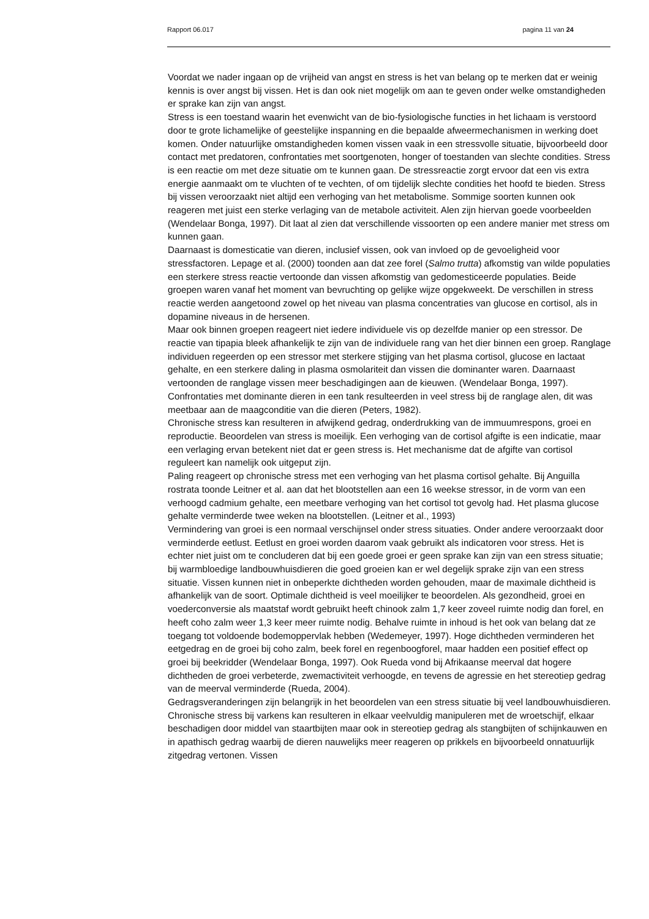Rapport 06.017 pagina 11 van 24
Voordat we nader ingaan op de vrijheid van angst en stress is het van belang op te merken dat er weinig kennis is over angst bij vissen. Het is dan ook niet mogelijk om aan te geven onder welke omstandigheden er sprake kan zijn van angst.
Stress is een toestand waarin het evenwicht van de bio-fysiologische functies in het lichaam is verstoord door te grote lichamelijke of geestelijke inspanning en die bepaalde afweermechanismen in werking doet komen. Onder natuurlijke omstandigheden komen vissen vaak in een stressvolle situatie, bijvoorbeeld door contact met predatoren, confrontaties met soortgenoten, honger of toestanden van slechte condities. Stress is een reactie om met deze situatie om te kunnen gaan. De stressreactie zorgt ervoor dat een vis extra energie aanmaakt om te vluchten of te vechten, of om tijdelijk slechte condities het hoofd te bieden. Stress bij vissen veroorzaakt niet altijd een verhoging van het metabolisme. Sommige soorten kunnen ook reageren met juist een sterke verlaging van de metabole activiteit. Alen zijn hiervan goede voorbeelden (Wendelaar Bonga, 1997). Dit laat al zien dat verschillende vissoorten op een andere manier met stress om kunnen gaan.
Daarnaast is domesticatie van dieren, inclusief vissen, ook van invloed op de gevoeligheid voor stressfactoren. Lepage et al. (2000) toonden aan dat zee forel (Salmo trutta) afkomstig van wilde populaties een sterkere stress reactie vertoonde dan vissen afkomstig van gedomesticeerde populaties. Beide groepen waren vanaf het moment van bevruchting op gelijke wijze opgekweekt. De verschillen in stress reactie werden aangetoond zowel op het niveau van plasma concentraties van glucose en cortisol, als in dopamine niveaus in de hersenen.
Maar ook binnen groepen reageert niet iedere individuele vis op dezelfde manier op een stressor. De reactie van tipapia bleek afhankelijk te zijn van de individuele rang van het dier binnen een groep. Ranglage individuen regeerden op een stressor met sterkere stijging van het plasma cortisol, glucose en lactaat gehalte, en een sterkere daling in plasma osmolariteit dan vissen die dominanter waren. Daarnaast vertoonden de ranglage vissen meer beschadigingen aan de kieuwen. (Wendelaar Bonga, 1997). Confrontaties met dominante dieren in een tank resulteerden in veel stress bij de ranglage alen, dit was meetbaar aan de maagconditie van die dieren (Peters, 1982).
Chronische stress kan resulteren in afwijkend gedrag, onderdrukking van de immuumrespons, groei en reproductie. Beoordelen van stress is moeilijk. Een verhoging van de cortisol afgifte is een indicatie, maar een verlaging ervan betekent niet dat er geen stress is. Het mechanisme dat de afgifte van cortisol reguleert kan namelijk ook uitgeput zijn.
Paling reageert op chronische stress met een verhoging van het plasma cortisol gehalte. Bij Anguilla rostrata toonde Leitner et al. aan dat het blootstellen aan een 16 weekse stressor, in de vorm van een verhoogd cadmium gehalte, een meetbare verhoging van het cortisol tot gevolg had. Het plasma glucose gehalte verminderde twee weken na blootstellen. (Leitner et al., 1993)
Vermindering van groei is een normaal verschijnsel onder stress situaties. Onder andere veroorzaakt door verminderde eetlust. Eetlust en groei worden daarom vaak gebruikt als indicatoren voor stress. Het is echter niet juist om te concluderen dat bij een goede groei er geen sprake kan zijn van een stress situatie; bij warmbloedige landbouwhuisdieren die goed groeien kan er wel degelijk sprake zijn van een stress situatie. Vissen kunnen niet in onbeperkte dichtheden worden gehouden, maar de maximale dichtheid is afhankelijk van de soort. Optimale dichtheid is veel moeilijker te beoordelen. Als gezondheid, groei en voederconversie als maatstaf wordt gebruikt heeft chinook zalm 1,7 keer zoveel ruimte nodig dan forel, en heeft coho zalm weer 1,3 keer meer ruimte nodig. Behalve ruimte in inhoud is het ook van belang dat ze toegang tot voldoende bodemoppervlak hebben (Wedemeyer, 1997). Hoge dichtheden verminderen het eetgedrag en de groei bij coho zalm, beek forel en regenboogforel, maar hadden een positief effect op groei bij beekridder (Wendelaar Bonga, 1997). Ook Rueda vond bij Afrikaanse meerval dat hogere dichtheden de groei verbeterde, zwemactiviteit verhoogde, en tevens de agressie en het stereotiep gedrag van de meerval verminderde (Rueda, 2004).
Gedragsveranderingen zijn belangrijk in het beoordelen van een stress situatie bij veel landbouwhuisdieren. Chronische stress bij varkens kan resulteren in elkaar veelvuldig manipuleren met de wroetschijf, elkaar beschadigen door middel van staartbijten maar ook in stereotiep gedrag als stangbijten of schijnkauwen en in apathisch gedrag waarbij de dieren nauwelijks meer reageren op prikkels en bijvoorbeeld onnatuurlijk zitgedrag vertonen. Vissen